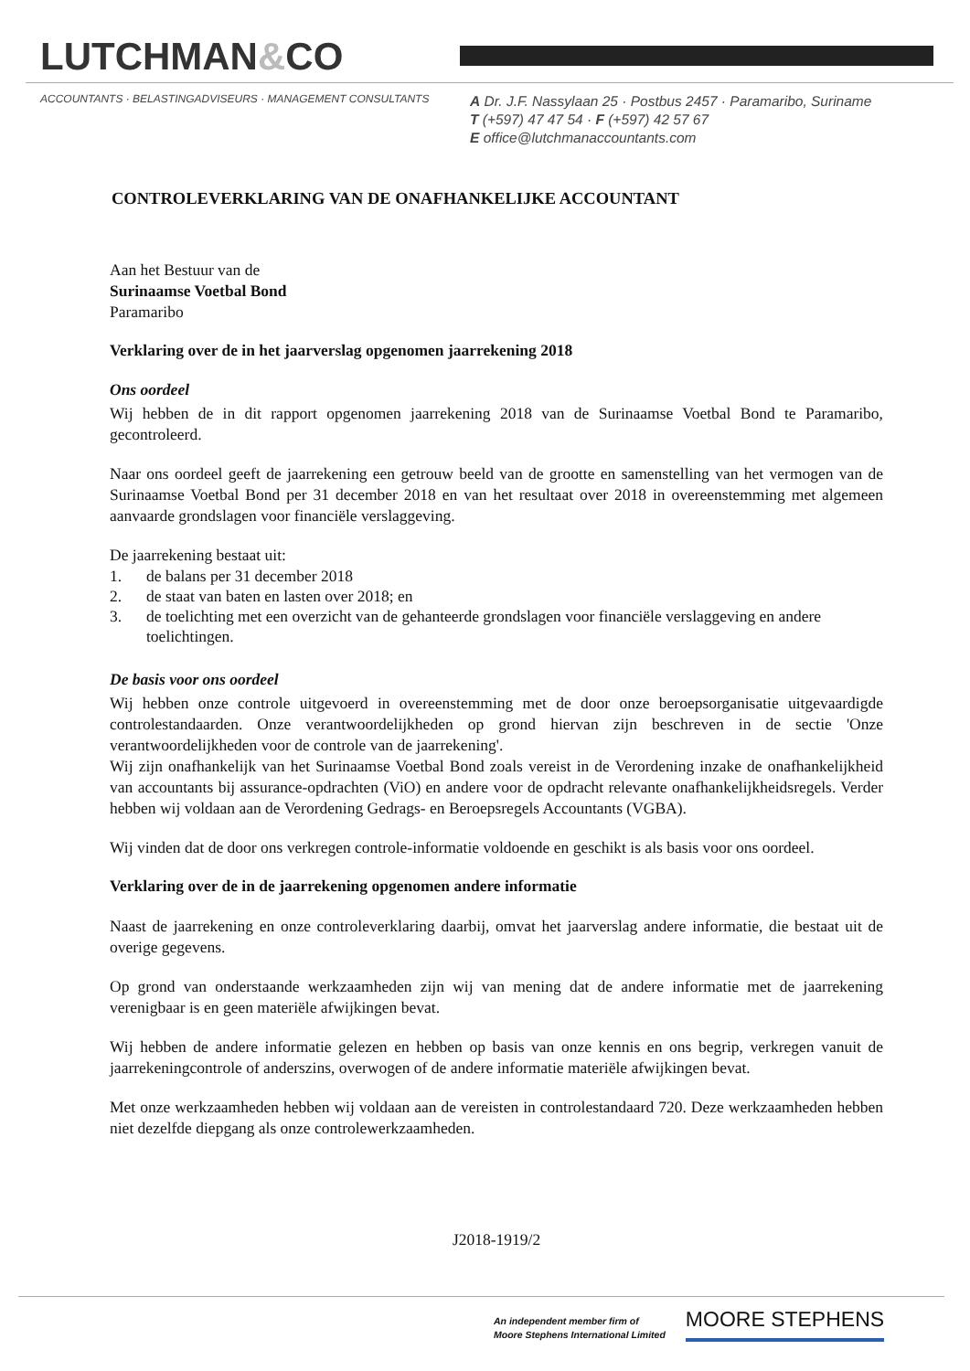LUTCHMAN&CO
ACCOUNTANTS · BELASTINGADVISEURS · MANAGEMENT CONSULTANTS
A Dr. J.F. Nassylaan 25 · Postbus 2457 · Paramaribo, Suriname
T (+597) 47 47 54 · F (+597) 42 57 67
E office@lutchmanaccountants.com
CONTROLEVERKLARING VAN DE ONAFHANKELIJKE ACCOUNTANT
Aan het Bestuur van de
Surinaamse Voetbal Bond
Paramaribo
Verklaring over de in het jaarverslag opgenomen jaarrekening 2018
Ons oordeel
Wij hebben de in dit rapport opgenomen jaarrekening 2018 van de Surinaamse Voetbal Bond te Paramaribo, gecontroleerd.
Naar ons oordeel geeft de jaarrekening een getrouw beeld van de grootte en samenstelling van het vermogen van de Surinaamse Voetbal Bond per 31 december 2018 en van het resultaat over 2018 in overeenstemming met algemeen aanvaarde grondslagen voor financiële verslaggeving.
De jaarrekening bestaat uit:
1. de balans per 31 december 2018
2. de staat van baten en lasten over 2018; en
3. de toelichting met een overzicht van de gehanteerde grondslagen voor financiële verslaggeving en andere toelichtingen.
De basis voor ons oordeel
Wij hebben onze controle uitgevoerd in overeenstemming met de door onze beroepsorganisatie uitgevaardigde controlestandaarden. Onze verantwoordelijkheden op grond hiervan zijn beschreven in de sectie 'Onze verantwoordelijkheden voor de controle van de jaarrekening'.
Wij zijn onafhankelijk van het Surinaamse Voetbal Bond zoals vereist in de Verordening inzake de onafhankelijkheid van accountants bij assurance-opdrachten (ViO) en andere voor de opdracht relevante onafhankelijkheidsregels. Verder hebben wij voldaan aan de Verordening Gedrags- en Beroepsregels Accountants (VGBA).
Wij vinden dat de door ons verkregen controle-informatie voldoende en geschikt is als basis voor ons oordeel.
Verklaring over de in de jaarrekening opgenomen andere informatie
Naast de jaarrekening en onze controleverklaring daarbij, omvat het jaarverslag andere informatie, die bestaat uit de overige gegevens.
Op grond van onderstaande werkzaamheden zijn wij van mening dat de andere informatie met de jaarrekening verenigbaar is en geen materiële afwijkingen bevat.
Wij hebben de andere informatie gelezen en hebben op basis van onze kennis en ons begrip, verkregen vanuit de jaarrekeningcontrole of anderszins, overwogen of de andere informatie materiële afwijkingen bevat.
Met onze werkzaamheden hebben wij voldaan aan de vereisten in controlestandaard 720. Deze werkzaamheden hebben niet dezelfde diepgang als onze controlewerkzaamheden.
J2018-1919/2
An independent member firm of
Moore Stephens International Limited
MOORE STEPHENS